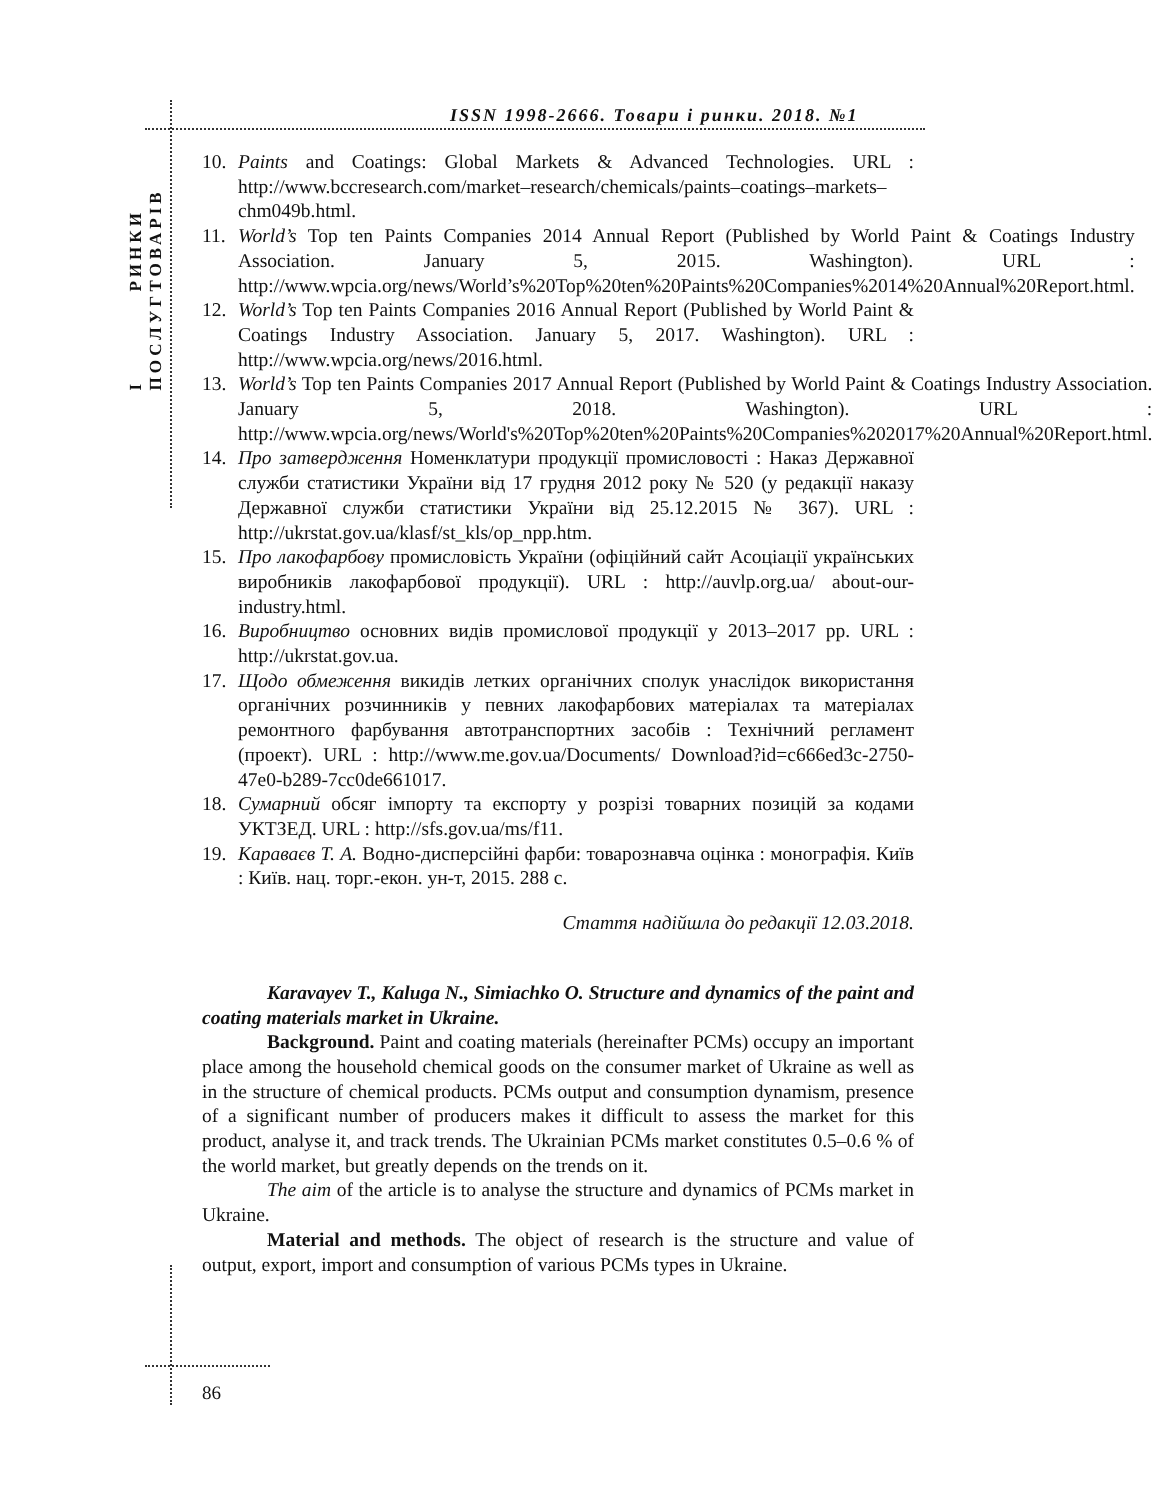РИНКИ ТОВАРІВ
І ПОСЛУГ
ISSN 1998-2666. Товари і ринки. 2018. №1
10. Paints and Coatings: Global Markets & Advanced Technologies. URL : http://www.bccresearch.com/market–research/chemicals/paints–coatings–markets–chm049b.html.
11. World’s Top ten Paints Companies 2014 Annual Report (Published by World Paint & Coatings Industry Association. January 5, 2015. Washington). URL : http://www.wpcia.org/news/World’s%20Top%20ten%20Paints%20Companies%2014%20Annual%20Report.html.
12. World’s Top ten Paints Companies 2016 Annual Report (Published by World Paint & Coatings Industry Association. January 5, 2017. Washington). URL : http://www.wpcia.org/news/2016.html.
13. World’s Top ten Paints Companies 2017 Annual Report (Published by World Paint & Coatings Industry Association. January 5, 2018. Washington). URL : http://www.wpcia.org/news/World's%20Top%20ten%20Paints%20Companies%202017%20Annual%20Report.html.
14. Про затвердження Номенклатури продукції промисловості : Наказ Державної служби статистики України від 17 грудня 2012 року № 520 (у редакції наказу Державної служби статистики України від 25.12.2015 № 367). URL : http://ukrstat.gov.ua/klasf/st_kls/op_npp.htm.
15. Про лакофарбову промисловість України (офіційний сайт Асоціації українських виробників лакофарбової продукції). URL : http://auvlp.org.ua/ about-our-industry.html.
16. Виробництво основних видів промислової продукції у 2013–2017 рр. URL : http://ukrstat.gov.ua.
17. Щодо обмеження викидів летких органічних сполук унаслідок використання органічних розчинників у певних лакофарбових матеріалах та матеріалах ремонтного фарбування автотранспортних засобів : Технічний регламент (проект). URL : http://www.me.gov.ua/Documents/ Download?id=c666ed3c-2750-47e0-b289-7cc0de661017.
18. Сумарний обсяг імпорту та експорту у розрізі товарних позицій за кодами УКТЗЕД. URL : http://sfs.gov.ua/ms/f11.
19. Караваєв Т. А. Водно-дисперсійні фарби: товарознавча оцінка : монографія. Київ : Київ. нац. торг.-екон. ун-т, 2015. 288 с.
Стаття надійшла до редакції 12.03.2018.
Karavayev T., Kaluga N., Simiachko O. Structure and dynamics of the paint and coating materials market in Ukraine.
Background. Paint and coating materials (hereinafter PCMs) occupy an important place among the household chemical goods on the consumer market of Ukraine as well as in the structure of chemical products. PCMs output and consumption dynamism, presence of a significant number of producers makes it difficult to assess the market for this product, analyse it, and track trends. The Ukrainian PCMs market constitutes 0.5–0.6 % of the world market, but greatly depends on the trends on it.
The aim of the article is to analyse the structure and dynamics of PCMs market in Ukraine.
Material and methods. The object of research is the structure and value of output, export, import and consumption of various PCMs types in Ukraine.
86